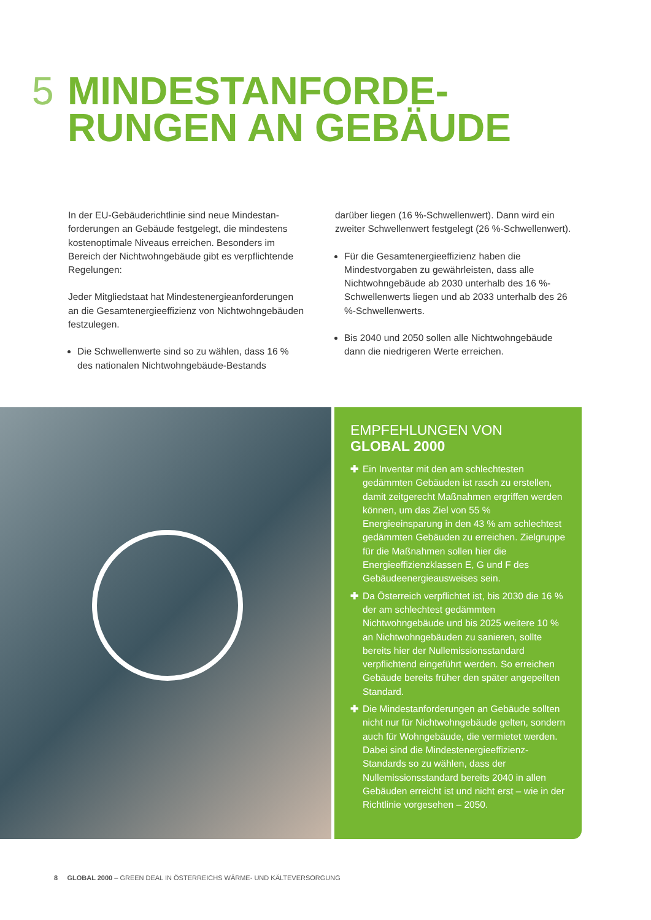5 MINDESTANFORDE-
RUNGEN AN GEBÄUDE
In der EU-Gebäuderichtlinie sind neue Mindestan­forderungen an Gebäude festgelegt, die mindestens kostenoptimale Niveaus erreichen. Besonders im Bereich der Nichtwohngebäude gibt es verpflichtende Regelungen:
Jeder Mitgliedstaat hat Mindestenergieanforderungen an die Gesamtenergieeffizienz von Nichtwohngebäuden festzulegen.
Die Schwellenwerte sind so zu wählen, dass 16 % des nationalen Nichtwohngebäude-Bestands
darüber liegen (16 %-Schwellenwert). Dann wird ein zweiter Schwellenwert festgelegt (26 %-Schwellenwert).
Für die Gesamtenergieeffizienz haben die Mindestvorgaben zu gewährleisten, dass alle Nichtwohngebäude ab 2030 unterhalb des 16 %-Schwellenwerts liegen und ab 2033 unterhalb des 26 %-Schwellenwerts.
Bis 2040 und 2050 sollen alle Nichtwohngebäude dann die niedrigeren Werte erreichen.
EMPFEHLUNGEN VON
GLOBAL 2000
✚ Ein Inventar mit den am schlechtesten gedämmten Gebäuden ist rasch zu erstel­len, damit zeitgerecht Maßnahmen ergriffen werden können, um das Ziel von 55 % Energieeinsparung in den 43 % am schlech­test gedämmten Gebäuden zu erreichen. Zielgruppe für die Maßnahmen sollen hier die Energieeffizienzklassen E, G und F des Gebäudeenergieausweises sein.
✚ Da Österreich verpflichtet ist, bis 2030 die 16 % der am schlechtest gedämmten Nichtwohngebäude und bis 2025 weitere 10 % an Nichtwohngebäuden zu sanieren, sollte bereits hier der Nullemissionsstan­dard verpflichtend eingeführt werden. So erreichen Gebäude bereits früher den später angepeilten Standard.
✚ Die Mindestanforderungen an Gebäude sollten nicht nur für Nichtwohngebäude gelten, sondern auch für Wohngebäude, die vermietet werden. Dabei sind die Mindestenergieeffizienz-Standards so zu wählen, dass der Nullemissionsstandard bereits 2040 in allen Gebäuden erreicht ist und nicht erst – wie in der Richtlinie vor­gesehen – 2050.
8 GLOBAL 2000 – GREEN DEAL IN ÖSTERREICHS WÄRME- UND KÄLTEVERSORGUNG